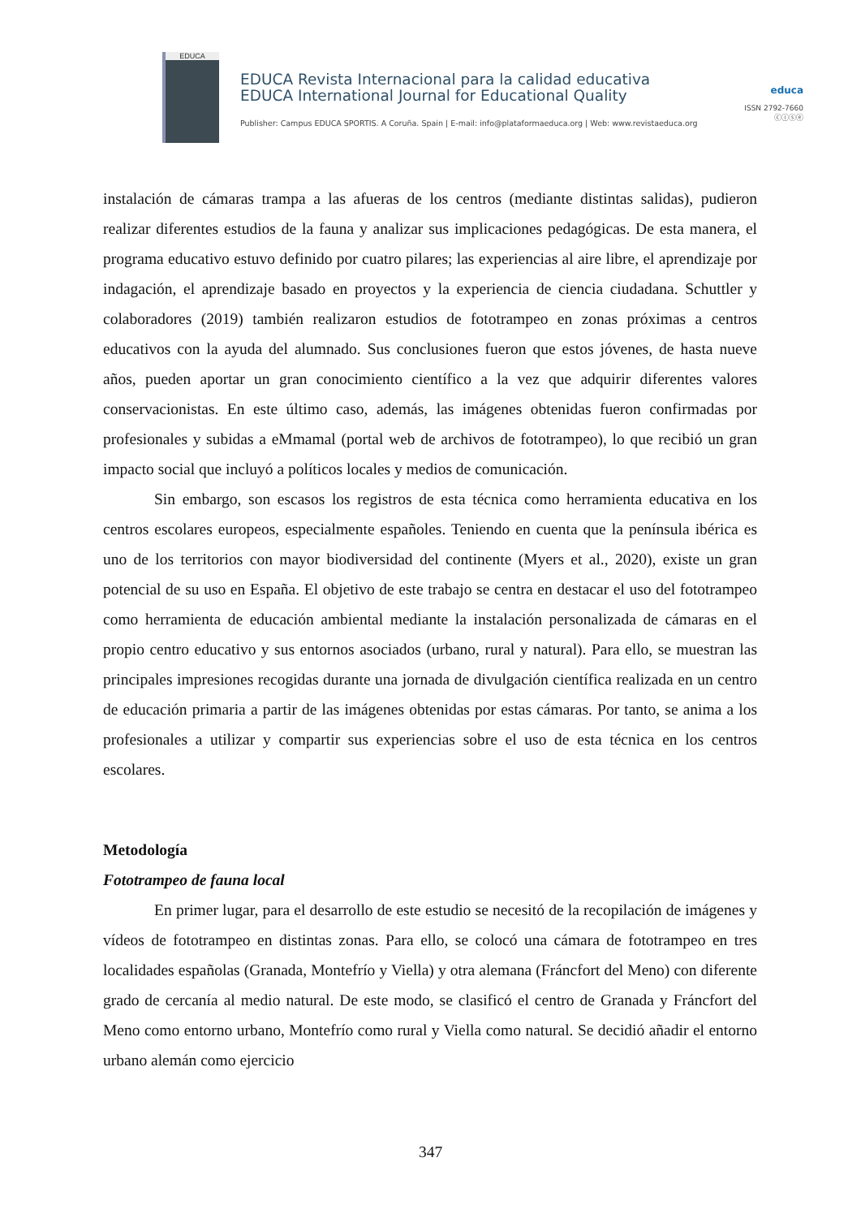EDUCA
EDUCA Revista Internacional para la calidad educativa
EDUCA International Journal for Educational Quality
Publisher: Campus EDUCA SPORTIS. A Coruña. Spain | E-mail: info@plataformaeduca.org | Web: www.revistaeduca.org
educa
ISSN 2792-7660
ⓒⓘⓢⓔ
instalación de cámaras trampa a las afueras de los centros (mediante distintas salidas), pudieron realizar diferentes estudios de la fauna y analizar sus implicaciones pedagógicas. De esta manera, el programa educativo estuvo definido por cuatro pilares; las experiencias al aire libre, el aprendizaje por indagación, el aprendizaje basado en proyectos y la experiencia de ciencia ciudadana. Schuttler y colaboradores (2019) también realizaron estudios de fototrampeo en zonas próximas a centros educativos con la ayuda del alumnado. Sus conclusiones fueron que estos jóvenes, de hasta nueve años, pueden aportar un gran conocimiento científico a la vez que adquirir diferentes valores conservacionistas. En este último caso, además, las imágenes obtenidas fueron confirmadas por profesionales y subidas a eMmamal (portal web de archivos de fototrampeo), lo que recibió un gran impacto social que incluyó a políticos locales y medios de comunicación.
Sin embargo, son escasos los registros de esta técnica como herramienta educativa en los centros escolares europeos, especialmente españoles. Teniendo en cuenta que la península ibérica es uno de los territorios con mayor biodiversidad del continente (Myers et al., 2020), existe un gran potencial de su uso en España. El objetivo de este trabajo se centra en destacar el uso del fototrampeo como herramienta de educación ambiental mediante la instalación personalizada de cámaras en el propio centro educativo y sus entornos asociados (urbano, rural y natural). Para ello, se muestran las principales impresiones recogidas durante una jornada de divulgación científica realizada en un centro de educación primaria a partir de las imágenes obtenidas por estas cámaras. Por tanto, se anima a los profesionales a utilizar y compartir sus experiencias sobre el uso de esta técnica en los centros escolares.
Metodología
Fototrampeo de fauna local
En primer lugar, para el desarrollo de este estudio se necesitó de la recopilación de imágenes y vídeos de fototrampeo en distintas zonas. Para ello, se colocó una cámara de fototrampeo en tres localidades españolas (Granada, Montefrío y Viella) y otra alemana (Fráncfort del Meno) con diferente grado de cercanía al medio natural. De este modo, se clasificó el centro de Granada y Fráncfort del Meno como entorno urbano, Montefrío como rural y Viella como natural. Se decidió añadir el entorno urbano alemán como ejercicio
347